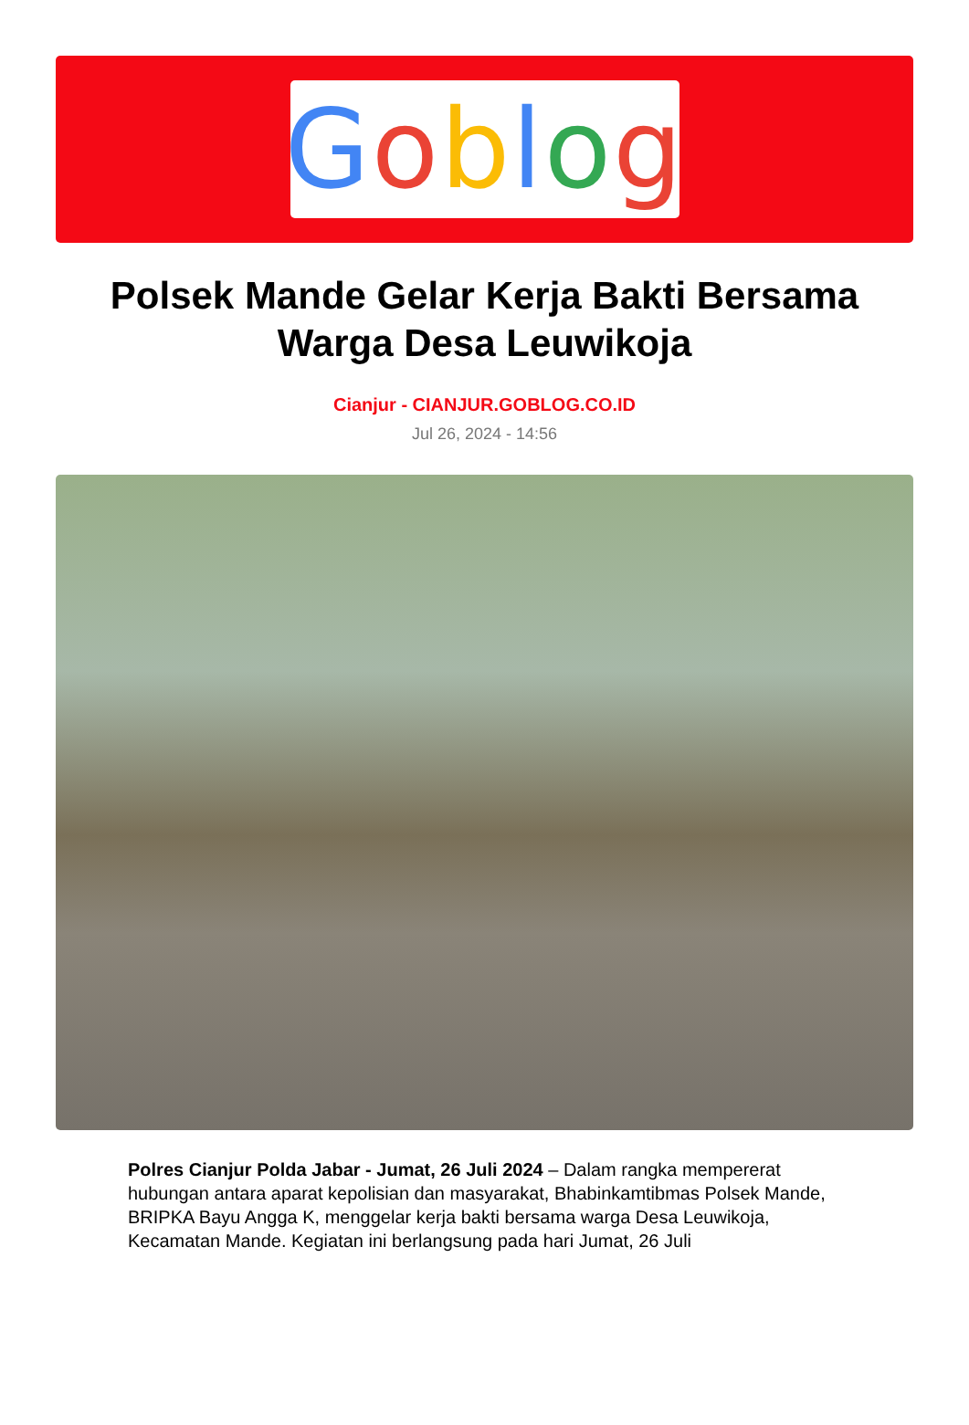Goblog
Polsek Mande Gelar Kerja Bakti Bersama Warga Desa Leuwikoja
Cianjur - CIANJUR.GOBLOG.CO.ID
Jul 26, 2024 - 14:56
Polres Cianjur Polda Jabar - Jumat, 26 Juli 2024 – Dalam rangka mempererat hubungan antara aparat kepolisian dan masyarakat, Bhabinkamtibmas Polsek Mande, BRIPKA Bayu Angga K, menggelar kerja bakti bersama warga Desa Leuwikoja, Kecamatan Mande. Kegiatan ini berlangsung pada hari Jumat, 26 Juli